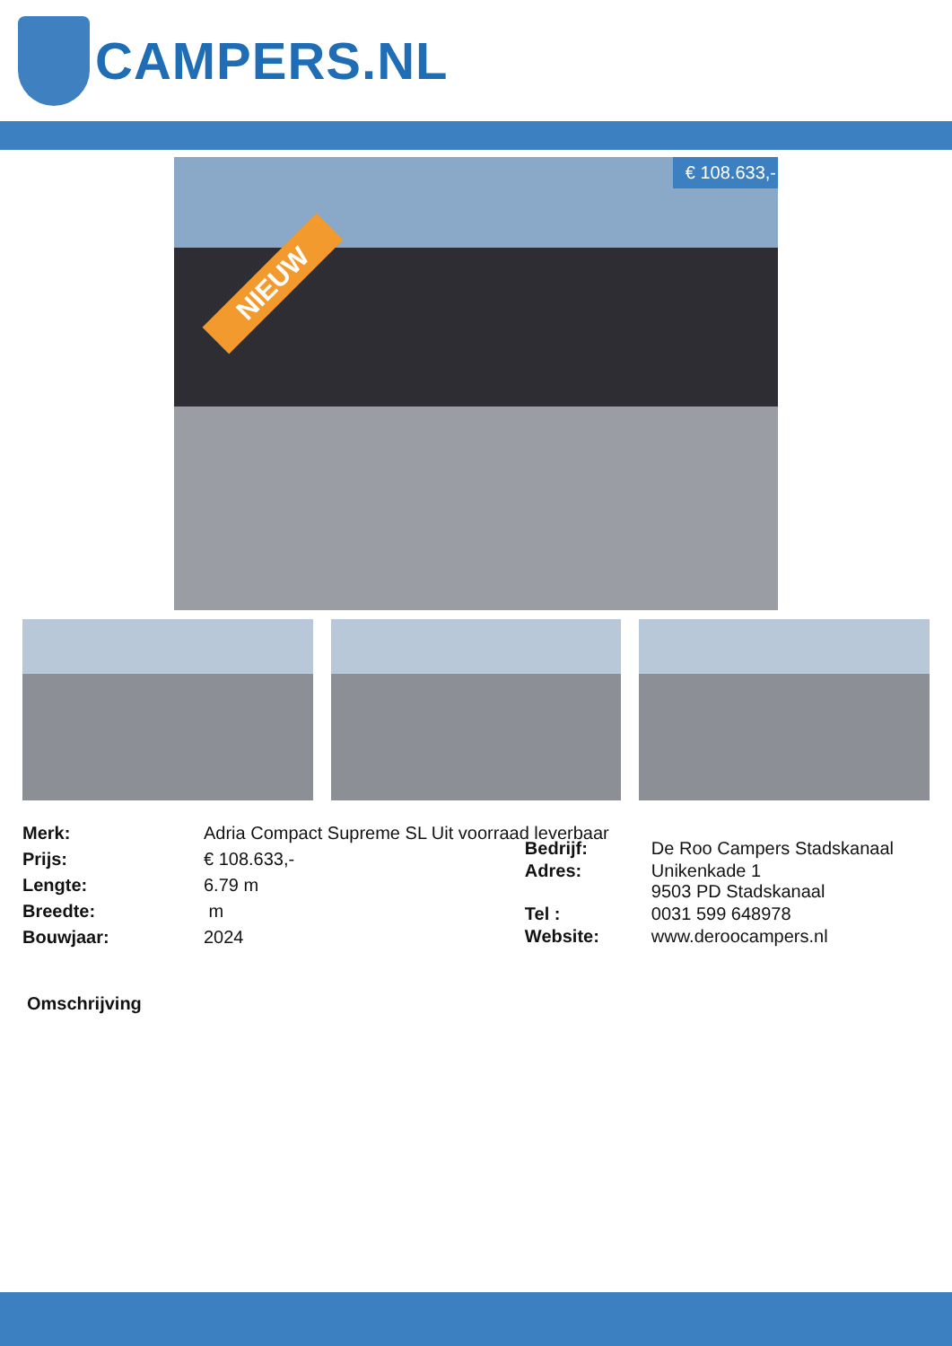CAMPERS.NL
NIEUW
€ 108.633,-
| Merk: | Adria Compact Supreme SL Uit voorraad leverbaar |
| Prijs: | € 108.633,- |
| Lengte: | 6.79 m |
| Breedte: | m |
| Bouwjaar: | 2024 |
| Bedrijf: | De Roo Campers Stadskanaal |
| Adres: | Unikenkade 1 9503 PD Stadskanaal |
| Tel : | 0031 599 648978 |
| Website: | www.deroocampers.nl |
Omschrijving